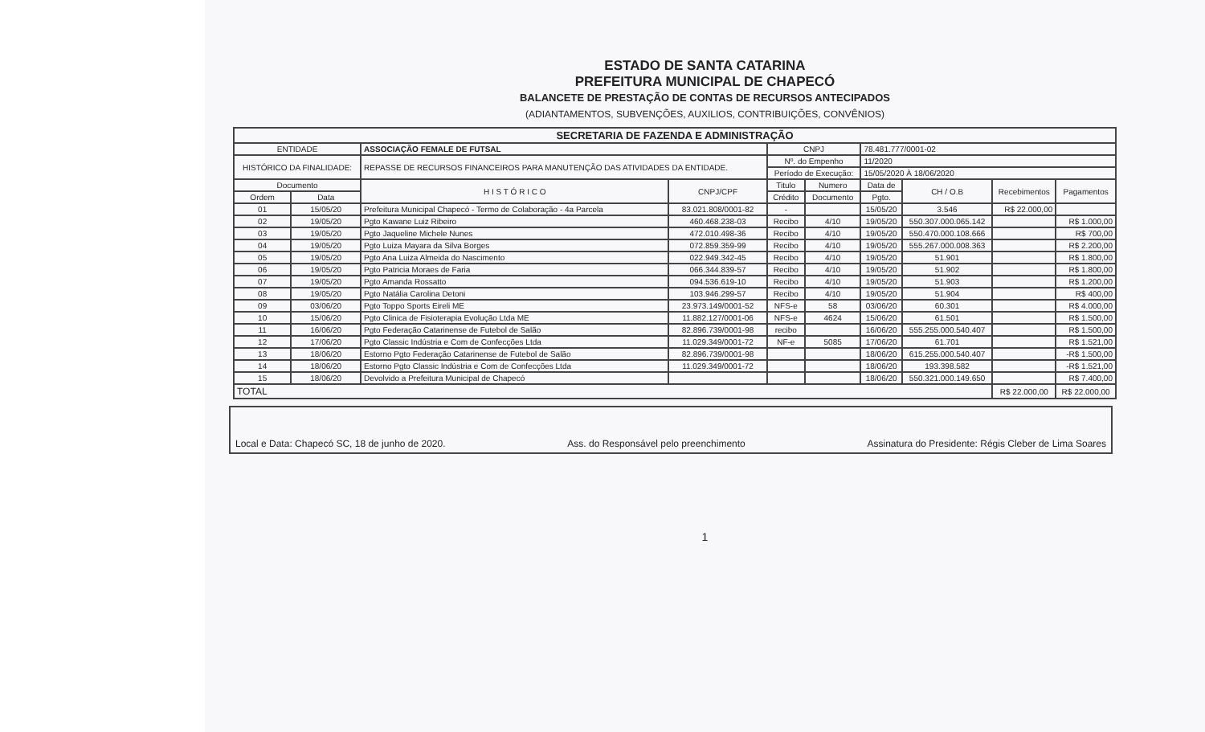ESTADO DE SANTA CATARINA
PREFEITURA MUNICIPAL DE CHAPECÓ
BALANCETE DE PRESTAÇÃO DE CONTAS DE RECURSOS ANTECIPADOS
(ADIANTAMENTOS, SUBVENÇÕES, AUXILIOS, CONTRIBUIÇÕES, CONVÊNIOS)
| SECRETARIA DE FAZENDA E ADMINISTRAÇÃO | | | | | | | | | |
| --- | --- | --- | --- | --- | --- | --- | --- | --- | --- |
| ENTIDADE | | ASSOCIAÇÃO FEMALE DE FUTSAL | | CNPJ | | 78.481.777/0001-02 | | | |
| HISTÓRICO DA FINALIDADE: | | REPASSE DE RECURSOS FINANCEIROS PARA MANUTENÇÃO DAS ATIVIDADES DA ENTIDADE. | | Nº. do Empenho | | 11/2020 | | | |
| | | | | Período de Execução: | | 15/05/2020 À 18/06/2020 | | | |
| Documento | | H I S T Ó R I C O | CNPJ/CPF | Titulo | Numero | Data de | CH / O.B | Recebimentos | Pagamentos |
| Ordem | Data | | | Crédito | Documento | Pgto. | | | |
| 01 | 15/05/20 | Prefeitura Municipal Chapecó - Termo de Colaboração - 4a Parcela | 83.021.808/0001-82 | - | | 15/05/20 | 3.546 | R$ 22.000,00 | |
| 02 | 19/05/20 | Pgto Kawane Luiz Ribeiro | 460.468.238-03 | Recibo | 4/10 | 19/05/20 | 550.307.000.065.142 | | R$ 1.000,00 |
| 03 | 19/05/20 | Pgto Jaqueline Michele Nunes | 472.010.498-36 | Recibo | 4/10 | 19/05/20 | 550.470.000.108.666 | | R$ 700,00 |
| 04 | 19/05/20 | Pgto Luiza Mayara da Silva Borges | 072.859.359-99 | Recibo | 4/10 | 19/05/20 | 555.267.000.008.363 | | R$ 2.200,00 |
| 05 | 19/05/20 | Pgto Ana Luiza Almeida do Nascimento | 022.949.342-45 | Recibo | 4/10 | 19/05/20 | 51.901 | | R$ 1.800,00 |
| 06 | 19/05/20 | Pgto Patricia Moraes de Faria | 066.344.839-57 | Recibo | 4/10 | 19/05/20 | 51.902 | | R$ 1.800,00 |
| 07 | 19/05/20 | Pgto Amanda Rossatto | 094.536.619-10 | Recibo | 4/10 | 19/05/20 | 51.903 | | R$ 1.200,00 |
| 08 | 19/05/20 | Pgto Natália Carolina Detoni | 103.946.299-57 | Recibo | 4/10 | 19/05/20 | 51.904 | | R$ 400,00 |
| 09 | 03/06/20 | Pgto Toppo Sports Eireli ME | 23.973.149/0001-52 | NFS-e | 58 | 03/06/20 | 60.301 | | R$ 4.000,00 |
| 10 | 15/06/20 | Pgto Clinica de Fisioterapia Evolução Ltda ME | 11.882.127/0001-06 | NFS-e | 4624 | 15/06/20 | 61.501 | | R$ 1.500,00 |
| 11 | 16/06/20 | Pgto Federação Catarinense de Futebol de Salão | 82.896.739/0001-98 | recibo | | 16/06/20 | 555.255.000.540.407 | | R$ 1.500,00 |
| 12 | 17/06/20 | Pgto Classic Indústria e Com de Confecções Ltda | 11.029.349/0001-72 | NF-e | 5085 | 17/06/20 | 61.701 | | R$ 1.521,00 |
| 13 | 18/06/20 | Estorno Pgto Federação Catarinense de Futebol de Salão | 82.896.739/0001-98 | | | 18/06/20 | 615.255.000.540.407 | | -R$ 1.500,00 |
| 14 | 18/06/20 | Estorno Pgto Classic Indústria e Com de Confecções Ltda | 11.029.349/0001-72 | | | 18/06/20 | 193.398.582 | | -R$ 1.521,00 |
| 15 | 18/06/20 | Devolvido a Prefeitura Municipal de Chapecó | | | | 18/06/20 | 550.321.000.149.650 | | R$ 7.400,00 |
| TOTAL | | | | | | | | R$ 22.000,00 | R$ 22.000,00 |
Local e Data: Chapecó SC, 18 de junho de 2020. Ass. do Responsável pelo preenchimento Assinatura do Presidente: Régis Cleber de Lima Soares
1